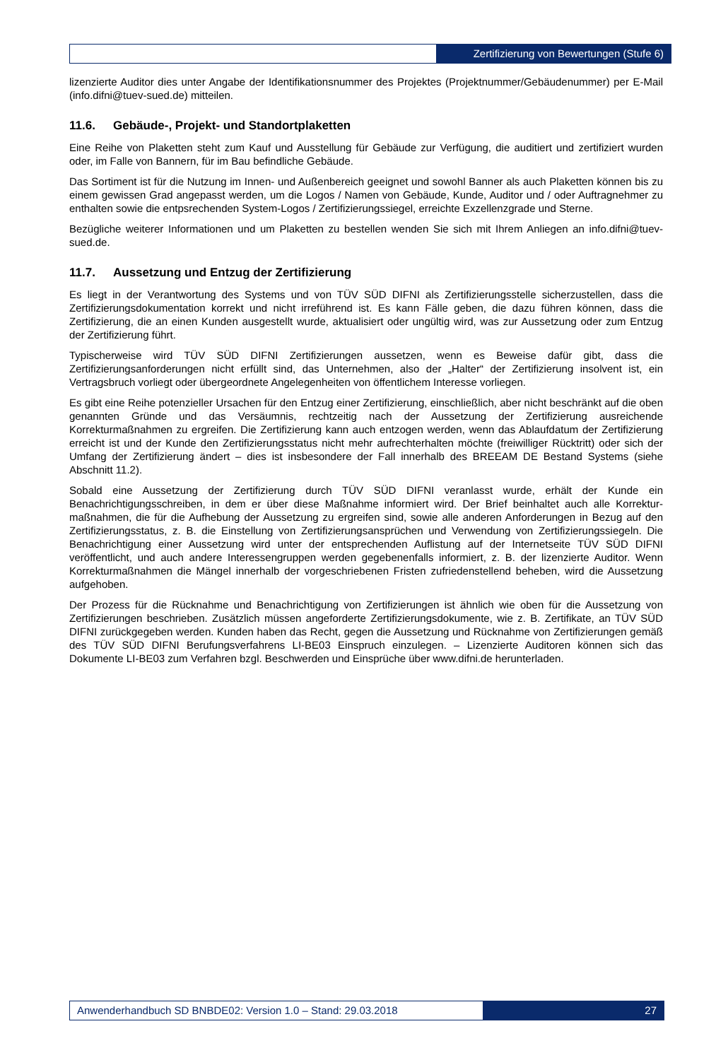Zertifizierung von Bewertungen (Stufe 6)
lizenzierte Auditor dies unter Angabe der Identifikationsnummer des Projektes (Projektnummer/Gebäudenummer) per E-Mail (info.difni@tuev-sued.de) mitteilen.
11.6. Gebäude-, Projekt- und Standortplaketten
Eine Reihe von Plaketten steht zum Kauf und Ausstellung für Gebäude zur Verfügung, die auditiert und zertifiziert wurden oder, im Falle von Bannern, für im Bau befindliche Gebäude.
Das Sortiment ist für die Nutzung im Innen- und Außenbereich geeignet und sowohl Banner als auch Plaketten können bis zu einem gewissen Grad angepasst werden, um die Logos / Namen von Gebäude, Kunde, Auditor und / oder Auftragnehmer zu enthalten sowie die entpsrechenden System-Logos / Zertifizierungssiegel, erreichte Exzellenzgrade und Sterne.
Bezügliche weiterer Informationen und um Plaketten zu bestellen wenden Sie sich mit Ihrem Anliegen an info.difni@tuev-sued.de.
11.7. Aussetzung und Entzug der Zertifizierung
Es liegt in der Verantwortung des Systems und von TÜV SÜD DIFNI als Zertifizierungsstelle sicherzustellen, dass die Zertifizierungsdokumentation korrekt und nicht irreführend ist. Es kann Fälle geben, die dazu führen können, dass die Zertifizierung, die an einen Kunden ausgestellt wurde, aktualisiert oder ungültig wird, was zur Aussetzung oder zum Entzug der Zertifizierung führt.
Typischerweise wird TÜV SÜD DIFNI Zertifizierungen aussetzen, wenn es Beweise dafür gibt, dass die Zertifizierungsanforderungen nicht erfüllt sind, das Unternehmen, also der „Halter“ der Zertifizierung insolvent ist, ein Vertragsbruch vorliegt oder übergeordnete Angelegenheiten von öffentlichem Interesse vorliegen.
Es gibt eine Reihe potenzieller Ursachen für den Entzug einer Zertifizierung, einschließlich, aber nicht beschränkt auf die oben genannten Gründe und das Versäumnis, rechtzeitig nach der Aussetzung der Zertifizierung ausreichende Korrekturmaßnahmen zu ergreifen. Die Zertifizierung kann auch entzogen werden, wenn das Ablaufdatum der Zertifizierung erreicht ist und der Kunde den Zertifizierungsstatus nicht mehr aufrechterhalten möchte (freiwilliger Rücktritt) oder sich der Umfang der Zertifizierung ändert – dies ist insbesondere der Fall innerhalb des BREEAM DE Bestand Systems (siehe Abschnitt 11.2).
Sobald eine Aussetzung der Zertifizierung durch TÜV SÜD DIFNI veranlasst wurde, erhält der Kunde ein Benachrichtigungsschreiben, in dem er über diese Maßnahme informiert wird. Der Brief beinhaltet auch alle Korrektur-maßnahmen, die für die Aufhebung der Aussetzung zu ergreifen sind, sowie alle anderen Anforderungen in Bezug auf den Zertifizierungsstatus, z. B. die Einstellung von Zertifizierungsansprüchen und Verwendung von Zertifizierungssiegeln. Die Benachrichtigung einer Aussetzung wird unter der entsprechenden Auflistung auf der Internetseite TÜV SÜD DIFNI veröffentlicht, und auch andere Interessengruppen werden gegebenenfalls informiert, z. B. der lizenzierte Auditor. Wenn Korrekturmaßnahmen die Mängel innerhalb der vorgeschriebenen Fristen zufriedenstellend beheben, wird die Aussetzung aufgehoben.
Der Prozess für die Rücknahme und Benachrichtigung von Zertifizierungen ist ähnlich wie oben für die Aussetzung von Zertifizierungen beschrieben. Zusätzlich müssen angeforderte Zertifizierungsdokumente, wie z. B. Zertifikate, an TÜV SÜD DIFNI zurückgegeben werden. Kunden haben das Recht, gegen die Aussetzung und Rücknahme von Zertifizierungen gemäß des TÜV SÜD DIFNI Berufungsverfahrens LI-BE03 Einspruch einzulegen. – Lizenzierte Auditoren können sich das Dokumente LI-BE03 zum Verfahren bzgl. Beschwerden und Einsprüche über www.difni.de herunterladen.
Anwenderhandbuch SD BNBDE02: Version 1.0 – Stand: 29.03.2018
27